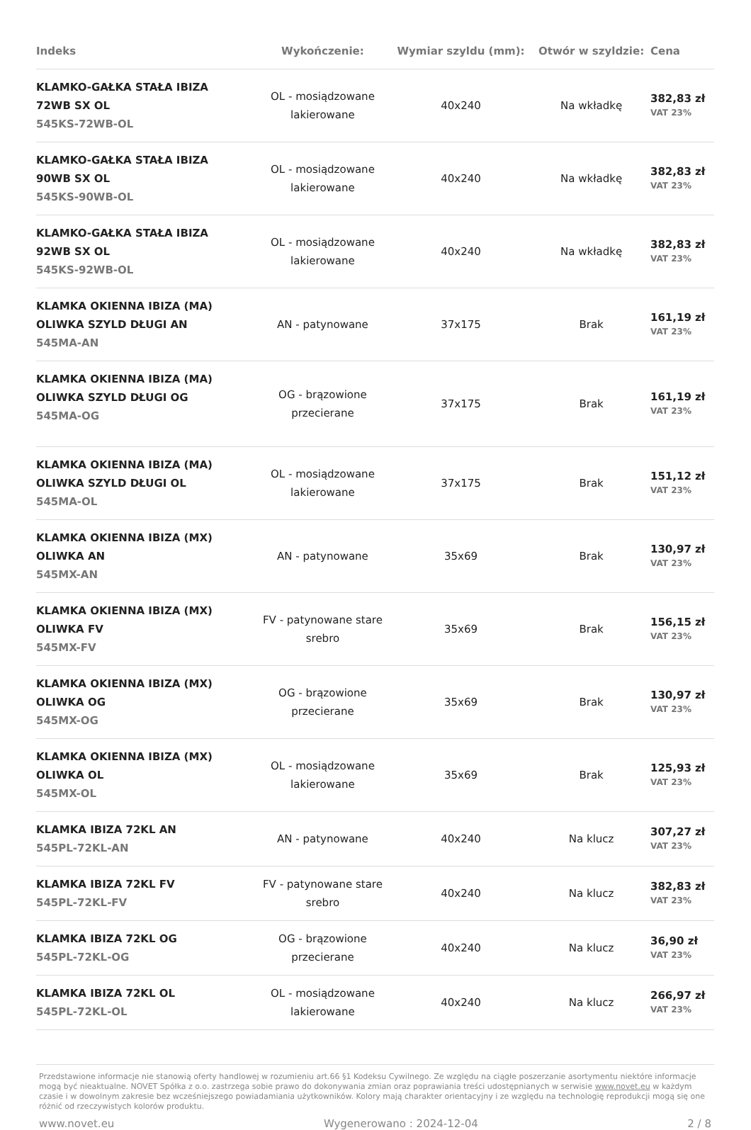| Indeks | Wykończenie: | Wymiar szyldu (mm): | Otwór w szyldzie: | Cena |
| --- | --- | --- | --- | --- |
| KLAMKO-GAŁKA STAŁA IBIZA 72WB SX OL 545KS-72WB-OL | OL - mosiądzowane lakierowane | 40x240 | Na wkładkę | 382,83 zł VAT 23% |
| KLAMKO-GAŁKA STAŁA IBIZA 90WB SX OL 545KS-90WB-OL | OL - mosiądzowane lakierowane | 40x240 | Na wkładkę | 382,83 zł VAT 23% |
| KLAMKO-GAŁKA STAŁA IBIZA 92WB SX OL 545KS-92WB-OL | OL - mosiądzowane lakierowane | 40x240 | Na wkładkę | 382,83 zł VAT 23% |
| KLAMKA OKIENNA IBIZA (MA) OLIWKA SZYLD DŁUGI AN 545MA-AN | AN - patynowane | 37x175 | Brak | 161,19 zł VAT 23% |
| KLAMKA OKIENNA IBIZA (MA) OLIWKA SZYLD DŁUGI OG 545MA-OG | OG - brązowione przecierane | 37x175 | Brak | 161,19 zł VAT 23% |
| KLAMKA OKIENNA IBIZA (MA) OLIWKA SZYLD DŁUGI OL 545MA-OL | OL - mosiądzowane lakierowane | 37x175 | Brak | 151,12 zł VAT 23% |
| KLAMKA OKIENNA IBIZA (MX) OLIWKA AN 545MX-AN | AN - patynowane | 35x69 | Brak | 130,97 zł VAT 23% |
| KLAMKA OKIENNA IBIZA (MX) OLIWKA FV 545MX-FV | FV - patynowane stare srebro | 35x69 | Brak | 156,15 zł VAT 23% |
| KLAMKA OKIENNA IBIZA (MX) OLIWKA OG 545MX-OG | OG - brązowione przecierane | 35x69 | Brak | 130,97 zł VAT 23% |
| KLAMKA OKIENNA IBIZA (MX) OLIWKA OL 545MX-OL | OL - mosiądzowane lakierowane | 35x69 | Brak | 125,93 zł VAT 23% |
| KLAMKA IBIZA 72KL AN 545PL-72KL-AN | AN - patynowane | 40x240 | Na klucz | 307,27 zł VAT 23% |
| KLAMKA IBIZA 72KL FV 545PL-72KL-FV | FV - patynowane stare srebro | 40x240 | Na klucz | 382,83 zł VAT 23% |
| KLAMKA IBIZA 72KL OG 545PL-72KL-OG | OG - brązowione przecierane | 40x240 | Na klucz | 36,90 zł VAT 23% |
| KLAMKA IBIZA 72KL OL 545PL-72KL-OL | OL - mosiądzowane lakierowane | 40x240 | Na klucz | 266,97 zł VAT 23% |
Przedstawione informacje nie stanowią oferty handlowej w rozumieniu art.66 §1 Kodeksu Cywilnego. Ze względu na ciągłe poszerzanie asortymentu niektóre informacje mogą być nieaktualne. NOVET Spółka z o.o. zastrzega sobie prawo do dokonywania zmian oraz poprawiania treści udostępnianych w serwisie www.novet.eu w każdym czasie i w dowolnym zakresie bez wcześniejszego powiadamiania użytkowników. Kolory mają charakter orientacyjny i ze względu na technologię reprodukcji mogą się one różnić od rzeczywistych kolorów produktu.
www.novet.eu Wygenerowano : 2024-12-04 2 / 8